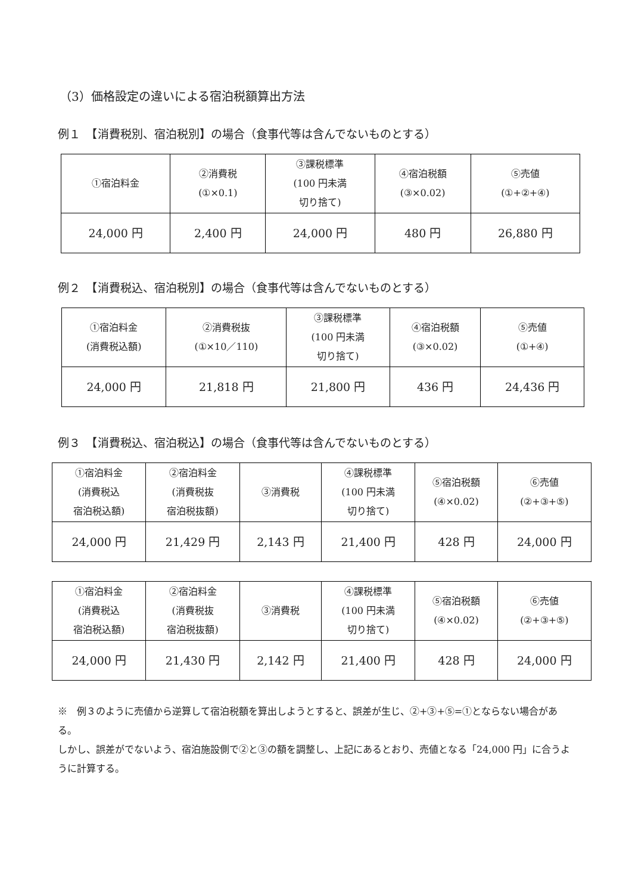（3）価格設定の違いによる宿泊税額算出方法
例１　【消費税別、宿泊税別】の場合（食事代等は含んでないものとする）
| ①宿泊料金 | ②消費税 (①×0.1) | ③課税標準 (100 円未満 切り捨て) | ④宿泊税額 (③×0.02) | ⑤売値 (①+②+④) |
| 24,000 円 | 2,400 円 | 24,000 円 | 480 円 | 26,880 円 |
例２　【消費税込、宿泊税別】の場合（食事代等は含んでないものとする）
| ①宿泊料金 (消費税込額) | ②消費税抜 (①×10／110) | ③課税標準 (100 円未満 切り捨て) | ④宿泊税額 (③×0.02) | ⑤売値 (①+④) |
| 24,000 円 | 21,818 円 | 21,800 円 | 436 円 | 24,436 円 |
例３　【消費税込、宿泊税込】の場合（食事代等は含んでないものとする）
| ①宿泊料金 (消費税込 宿泊税込額) | ②宿泊料金 (消費税抜 宿泊税抜額) | ③消費税 | ④課税標準 (100 円未満 切り捨て) | ⑤宿泊税額 (④×0.02) | ⑥売値 (②+③+⑤) |
| 24,000 円 | 21,429 円 | 2,143 円 | 21,400 円 | 428 円 | 24,000 円 |
| ①宿泊料金 (消費税込 宿泊税込額) | ②宿泊料金 (消費税抜 宿泊税抜額) | ③消費税 | ④課税標準 (100 円未満 切り捨て) | ⑤宿泊税額 (④×0.02) | ⑥売値 (②+③+⑤) |
| 24,000 円 | 21,430 円 | 2,142 円 | 21,400 円 | 428 円 | 24,000 円 |
※　例３のように売値から逆算して宿泊税額を算出しようとすると、誤差が生じ、②+③+⑤=①とならない場合がある。
しかし、誤差がでないよう、宿泊施設側で②と③の額を調整し、上記にあるとおり、売値となる「24,000 円」に合うように計算する。